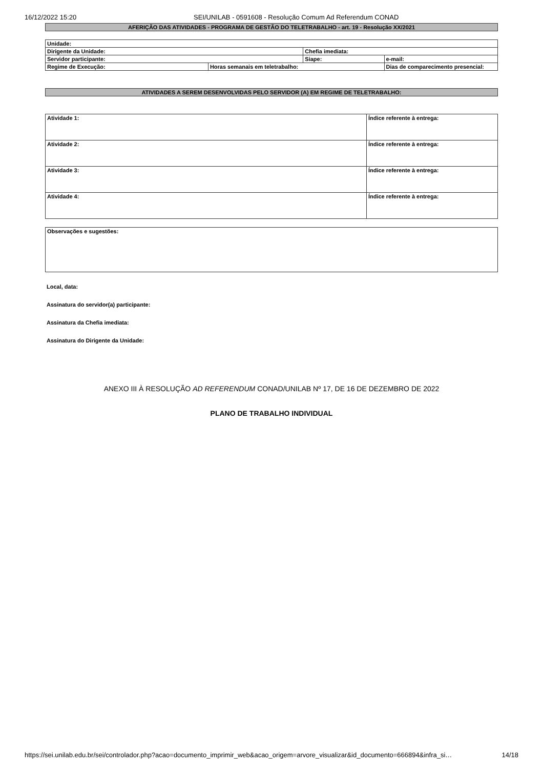16/12/2022 15:20 SEI/UNILAB - 0591608 - Resolução Comum Ad Referendum CONAD
AFERIÇÃO DAS ATIVIDADES - PROGRAMA DE GESTÃO DO TELETRABALHO - art. 19 - Resolução XX/2021
| Unidade: | | | |
| Dirigente da Unidade: | | Chefia imediata: | |
| Servidor participante: | | Siape: | e-mail: |
| Regime de Execução: | Horas semanais em teletrabalho: | | Dias de comparecimento presencial: |
ATIVIDADES A SEREM DESENVOLVIDAS PELO SERVIDOR (A) EM REGIME DE TELETRABALHO:
| Atividade 1: | Índice referente à entrega: |
| Atividade 2: | Índice referente à entrega: |
| Atividade 3: | Índice referente à entrega: |
| Atividade 4: | Índice referente à entrega: |
| Observações e sugestões: |
Local, data:
Assinatura do servidor(a) participante:
Assinatura da Chefia imediata:
Assinatura do Dirigente da Unidade:
ANEXO III À RESOLUÇÃO AD REFERENDUM CONAD/UNILAB Nº 17, DE 16 DE DEZEMBRO DE 2022
PLANO DE TRABALHO INDIVIDUAL
https://sei.unilab.edu.br/sei/controlador.php?acao=documento_imprimir_web&acao_origem=arvore_visualizar&id_documento=666894&infra_si… 14/18